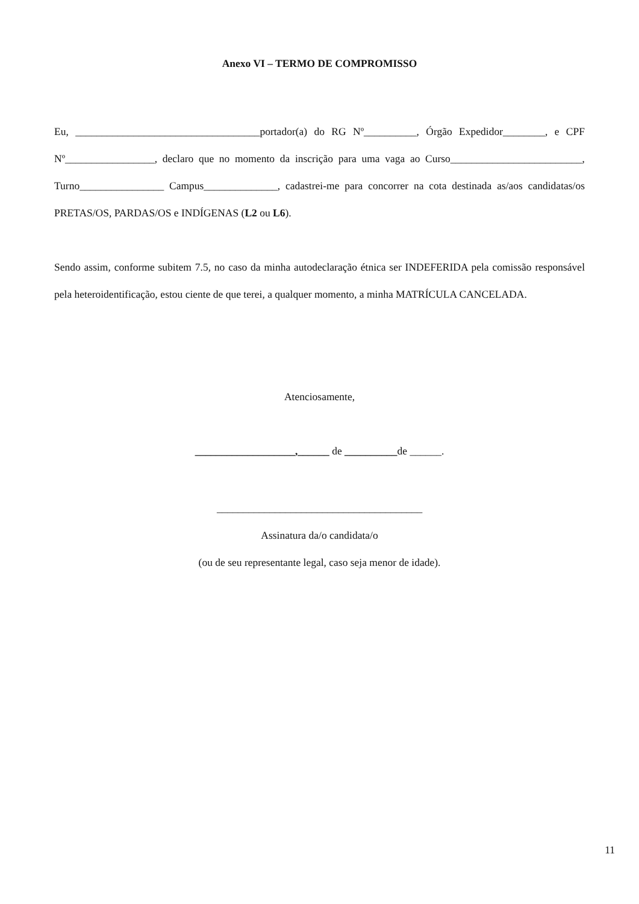Anexo VI – TERMO DE COMPROMISSO
Eu, ___________________________________portador(a) do RG Nº__________, Órgão Expedidor________, e CPF Nº_________________, declaro que no momento da inscrição para uma vaga ao Curso_________________________, Turno________________ Campus______________, cadastrei-me para concorrer na cota destinada as/aos candidatas/os PRETAS/OS, PARDAS/OS e INDÍGENAS (L2 ou L6).
Sendo assim, conforme subitem 7.5, no caso da minha autodeclaração étnica ser INDEFERIDA pela comissão responsável pela heteroidentificação, estou ciente de que terei, a qualquer momento, a minha MATRÍCULA CANCELADA.
Atenciosamente,
___________________,______ de __________de ______.
_______________________________________
Assinatura da/o candidata/o
(ou de seu representante legal, caso seja menor de idade).
11